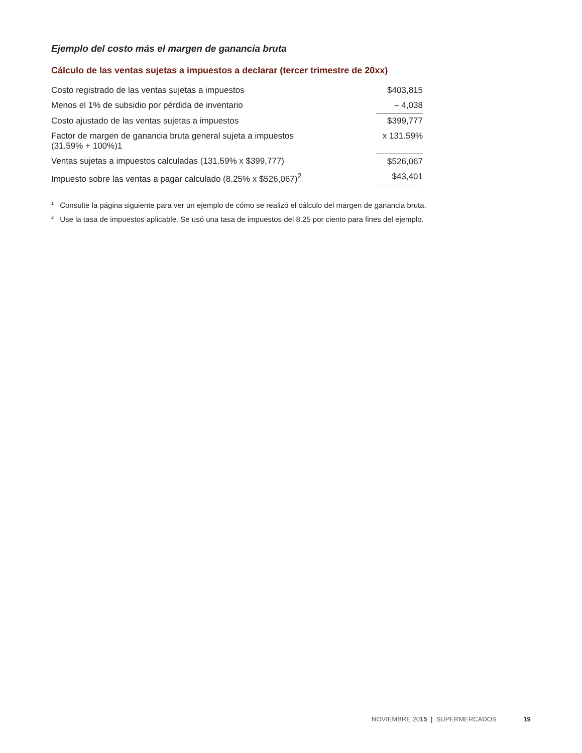Ejemplo del costo más el margen de ganancia bruta
Cálculo de las ventas sujetas a impuestos a declarar (tercer trimestre de 20xx)
| Costo registrado de las ventas sujetas a impuestos | $403,815 |
| Menos el 1% de subsidio por pérdida de inventario | – 4,038 |
| Costo ajustado de las ventas sujetas a impuestos | $399,777 |
| Factor de margen de ganancia bruta general sujeta a impuestos (31.59% + 100%)1 | x 131.59% |
| Ventas sujetas a impuestos calculadas (131.59% x $399,777) | $526,067 |
| Impuesto sobre las ventas a pagar calculado (8.25% x $526,067)<sup>2</sup> | $43,401 |
<sup>1</sup> Consulte la página siguiente para ver un ejemplo de cómo se realizó el cálculo del margen de ganancia bruta.
<sup>2</sup> Use la tasa de impuestos aplicable. Se usó una tasa de impuestos del 8.25 por ciento para fines del ejemplo.
NOVIEMBRE 2015 | SUPERMERCADOS 19